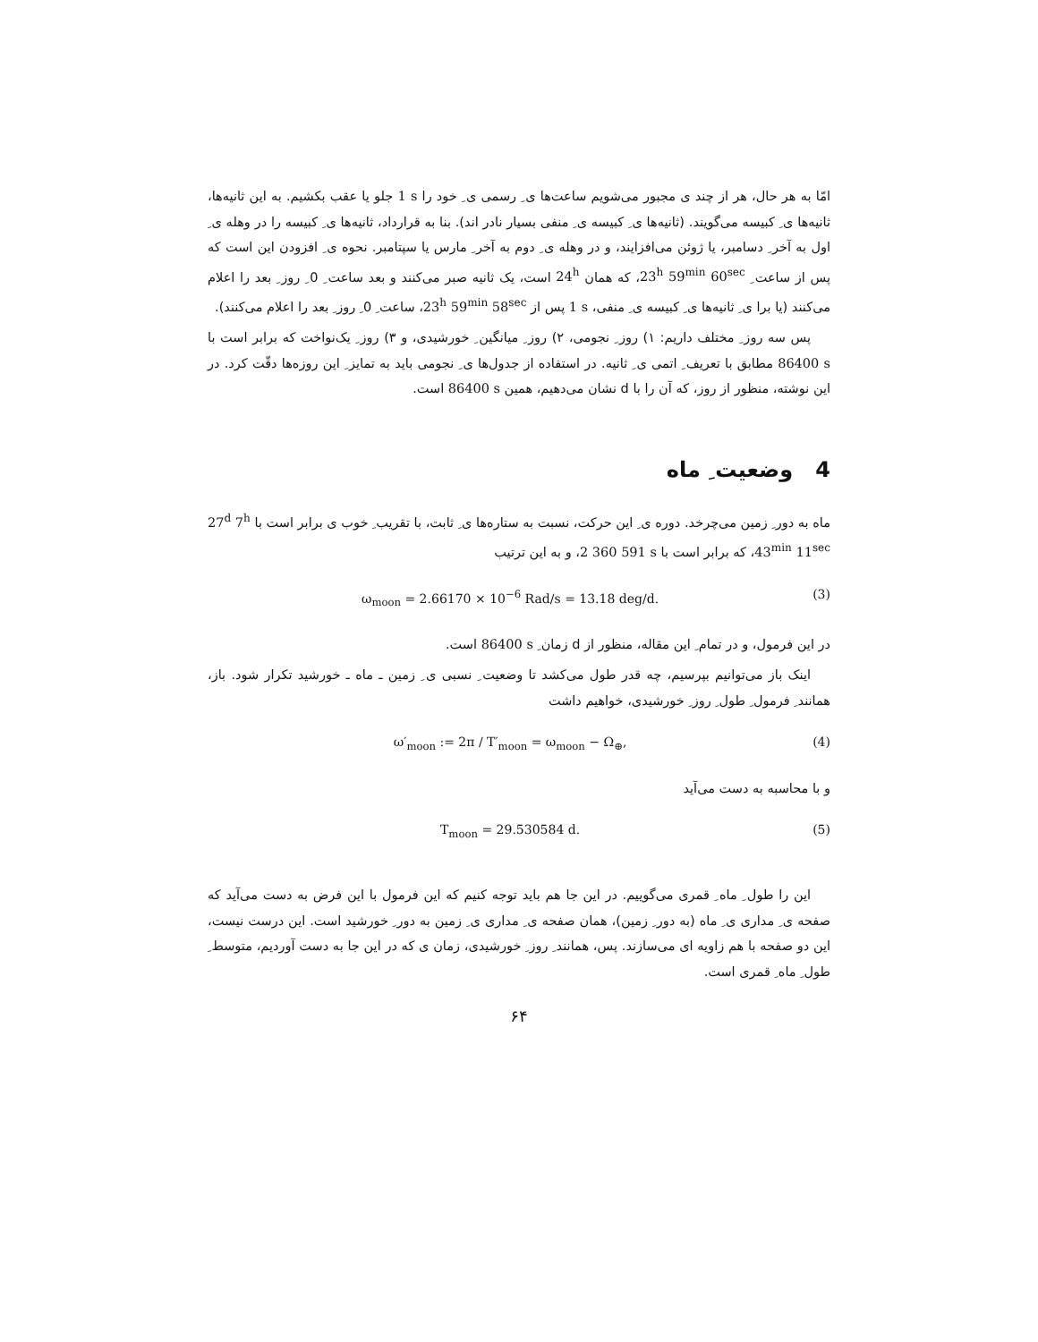امّا به هر حال، هر از چند ی مجبور می‌شویم ساعت‌ها ی ِ رسمی ی ِ خود را 1 s جلو یا عقب بکشیم. به این ثانیه‌ها، ثانیه‌ها ی ِ کبیسه می‌گویند. (ثانیه‌ها ی ِ کبیسه ی ِ منفی بسیار نادر اند). بنا به قرارداد، ثانیه‌ها ی ِ کبیسه را در وهله ی ِ اول به آخر ِ دسامبر، یا ژوئن می‌افزایند، و در وهله ی ِ دوم به آخر ِ مارس یا سپتامبر. نحوه ی ِ افزودن این است که پس از ساعت ِ 23<sup>h</sup> 59<sup>min</sup> 60<sup>sec</sup>، که همان 24<sup>h</sup> است، یک ثانیه صبر می‌کنند و بعد ساعت ِ 0 ِ روز ِ بعد را اعلام می‌کنند (یا برا ی ِ ثانیه‌ها ی ِ کبیسه ی ِ منفی، 1 s پس از 23<sup>h</sup> 59<sup>min</sup> 58<sup>sec</sup>، ساعت ِ 0 ِ روز ِ بعد را اعلام می‌کنند).
پس سه روز ِ مختلف داریم: ۱) روز ِ نجومی، ۲) روز ِ میانگین ِ خورشیدی، و ۳) روز ِ یک‌نواخت که برابر است با 86400 s مطابق با تعریف ِ اتمی ی ِ ثانیه. در استفاده از جدول‌ها ی ِ نجومی باید به تمایز ِ این روزه‌ها دقّت کرد. در این نوشته، منظور از روز، که آن را با d نشان می‌دهیم، همین 86400 s است.
4 وضعیت ِ ماه
ماه به دور ِ زمین می‌چرخد. دوره ی ِ این حرکت، نسبت به ستاره‌ها ی ِ ثابت، با تقریب ِ خوب ی برابر است با 27<sup>d</sup> 7<sup>h</sup> 43<sup>min</sup> 11<sup>sec</sup>، که برابر است با 2 360 591 s، و به این ترتیب
ω<sub>moon</sub> = 2.66170 × 10<sup>−6</sup> Rad/s = 13.18 deg/d. (3)
در این فرمول، و در تمام ِ این مقاله، منظور از d زمان ِ 86400 s است.
اینک باز می‌توانیم بپرسیم، چه قدر طول می‌کشد تا وضعیت ِ نسبی ی ِ زمین ـ ماه ـ خورشید تکرار شود. باز، همانند ِ فرمول ِ طول ِ روز ِ خورشیدی، خواهیم داشت
ω′<sub>moon</sub> := 2π / T′<sub>moon</sub> = ω<sub>moon</sub> − Ω<sub>⊕</sub>, (4)
و با محاسبه به دست می‌آید
T<sub>moon</sub> = 29.530584 d. (5)
این را طول ِ ماه ِ قمری می‌گوییم. در این جا هم باید توجه کنیم که این فرمول با این فرض به دست می‌آید که صفحه ی ِ مداری ی ِ ماه (به دور ِ زمین)، همان صفحه ی ِ مداری ی ِ زمین به دور ِ خورشید است. این درست نیست، این دو صفحه با هم زاویه ای می‌سازند. پس، همانند ِ روز ِ خورشیدی، زمان ی که در این جا به دست آوردیم، متوسط ِ طول ِ ماه ِ قمری است.
۶۴